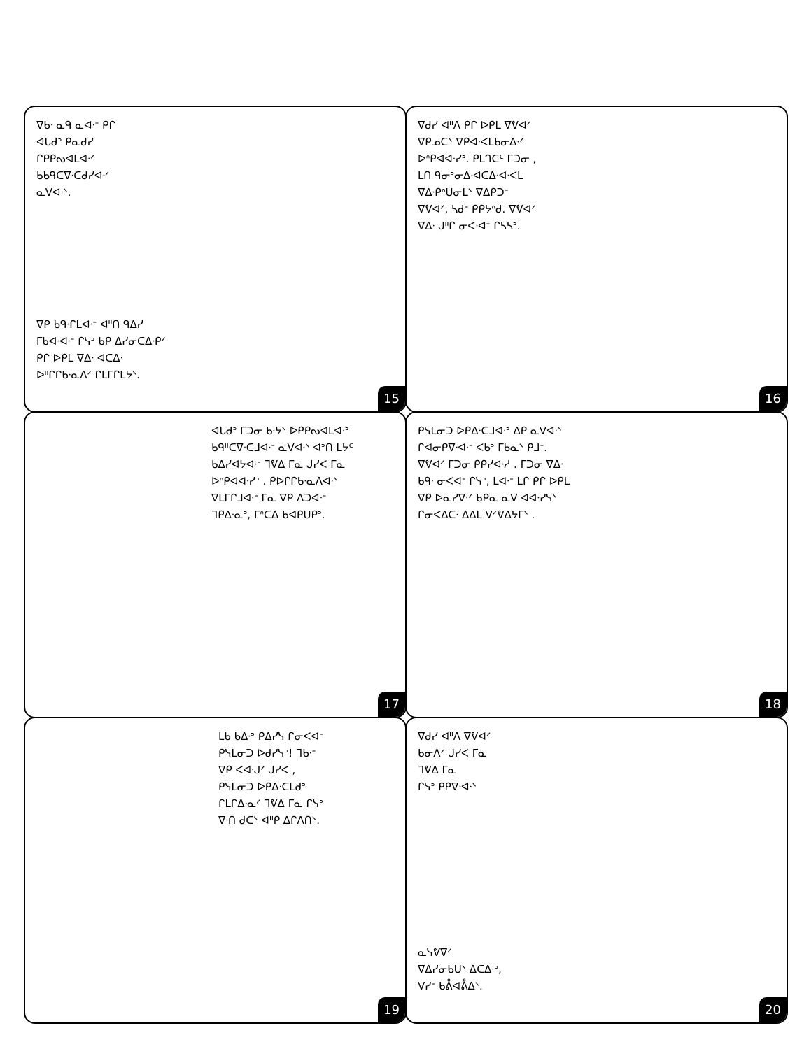ᐁᑲᐧ ᓇᑫ ᓇᐊᐧᐨ ᑭᒋ
ᐊᒐᑯᐣ ᑭᓇᑯᓯ
ᒋᑭᑭᔓᐊᒪᐊᐧᐟ
ᑲᑲᑫᑕᐁᐧᑕᑯᓯᐊᐧᐟ
ᓇᐯᐊᐧᐠ.
ᐁᑭ ᑲᑫᐧᒋᒪᐊᐧᐨ ᐊᐦᑎ ᑫᐃᓯ
ᒥᑲᐊᐧᐊᐧᐨ ᒋᓭᐣ ᑲᑭ ᐃᓯᓂᑕᐃᐧᑭᐟ
ᑭᒋ ᐅᑭᒪ ᐁᐃᐧ ᐊᑕᐃᐧ
ᐅᐦᒋᒋᑲᐧᓇᐱᐟ ᒋᒪᒥᒋᒪᔭᐠ.
15
ᐁᑯᓯ ᐊᐦᐱ ᑭᒋ ᐅᑭᒪ ᐁᕓᐊᐟ
ᐁᑭᓄᑕᐠ ᐁᑭᐊᐧᐸᒪᑲᓂᐃᐧᐟ
ᐅᐢᑭᐊᐊᐧᓯᐣ. ᑭᒪᒉᑕᑦ ᒥᑐᓂ ,
ᒪᑎ ᑫᓂᐣᓂᐃᐧᐊᑕᐃᐧᐊᐧᐸᒪ
ᐁᐃᐧᑭᐢᑌᓂᒪᐠ ᐁᐃᑭᑐᐨ
ᐁᕓᐊᐟ, ᓴᑯᐨ ᑭᑭᔭᐢᑯ. ᐁᕓᐊᐟ
ᐁᐃᐧ ᒍᐦᒋ ᓂᐸᐧᐊᐨ ᒋᓴᓴᐣ.
16
ᐊᒐᑯᐣ ᒥᑐᓂ ᑲᐧᔭᐠ ᐅᑭᑭᔓᐊᒪᐊᐧᐣ
ᑲᑫᐦᑕᐁᐧᑕᒧᐊᐧᐨ ᓇᐯᐊᐧᐠ ᐊᐣᑎ ᒪᔭᑦ
ᑲᐃᓯᐊᔭᐊᐧᐨ ᒣᕓᐃ ᒥᓇ ᒍᓯᐸ ᒥᓇ
ᐅᐢᑭᐊᐊᐧᓯᐣ . ᑭᐅᒋᒋᑲᐧᓇᐱᐊᐧᐠ
ᐁᒪᒥᒋᒧᐊᐧᐨ ᒥᓇ ᐁᑭ ᐱᑐᐊᐧᐨ
ᒣᑭᐃᐧᓇᐣ, ᒥᐢᑕᐃ ᑲᐊᑭᑌᑭᐣ.
17
ᑭᓭᒪᓂᑐ ᐅᑭᐃᐧᑕᒧᐊᐧᐣ ᐃᑭ ᓇᐯᐊᐧᐠ
ᒋᐊᓂᑭᐁᐧᐊᐧᐨ ᐸᑲᐣ ᒥᑲᓇᐠ ᑭᒧᐨ.
ᐁᕓᐊᐟ ᒥᑐᓂ ᑭᑭᓯᐊᐧᓱ . ᒥᑐᓂ ᐁᐃᐧ
ᑲᑫᐧ ᓂᐸᐊᐨ ᒋᓭᐣ, ᒪᐊᐧᐨ ᒪᒋ ᑭᒋ ᐅᑭᒪ
ᐁᑭ ᐅᓇᓯᐁᐧᐟ ᑲᑭᓇ ᓇᐯ ᐊᐊᐧᓯᓭᐠ
ᒋᓂᐸᐃᑕᐧ ᐃᐃᒪ ᐯᐟᕓᐃᔭᒥᐠ .
18
ᒪᑲ ᑲᐃᐧᐣ ᑭᐃᓯᓭ ᒋᓂᐸᐊᐨ
ᑭᓭᒪᓂᑐ ᐅᑯᓯᓭᐣ! ᒣᑲᐧᐨ
ᐁᑭ ᐸᐊᐧᒍᐟ ᒍᓯᐸ ,
ᑭᓭᒪᓂᑐ ᐅᑭᐃᐧᑕᒪᑯᐣ
ᒋᒪᒋᐃᐧᓇᐟ ᒣᕓᐃ ᒥᓇ ᒋᓭᐣ
ᐁᐧᑎ ᑯᑕᐠ ᐊᐦᑭ ᐃᒋᐱᑎᐠ.
19
ᐁᑯᓯ ᐊᐦᐱ ᐁᕓᐊᐟ
ᑲᓂᐱᐟ ᒍᓯᐸ ᒥᓇ
ᒣᕓᐃ ᒥᓇ
ᒋᓭᐣ ᑭᑭᐁᐧᐊᐧᐠ
ᓇᓭᕓᐁᐟ
ᐁᐃᓯᓂᑲᑌᐠ ᐃᑕᐃᐧᐣ,
ᐯᓯᐨ ᑲᕔᐊᕔᐃᐠ.
20